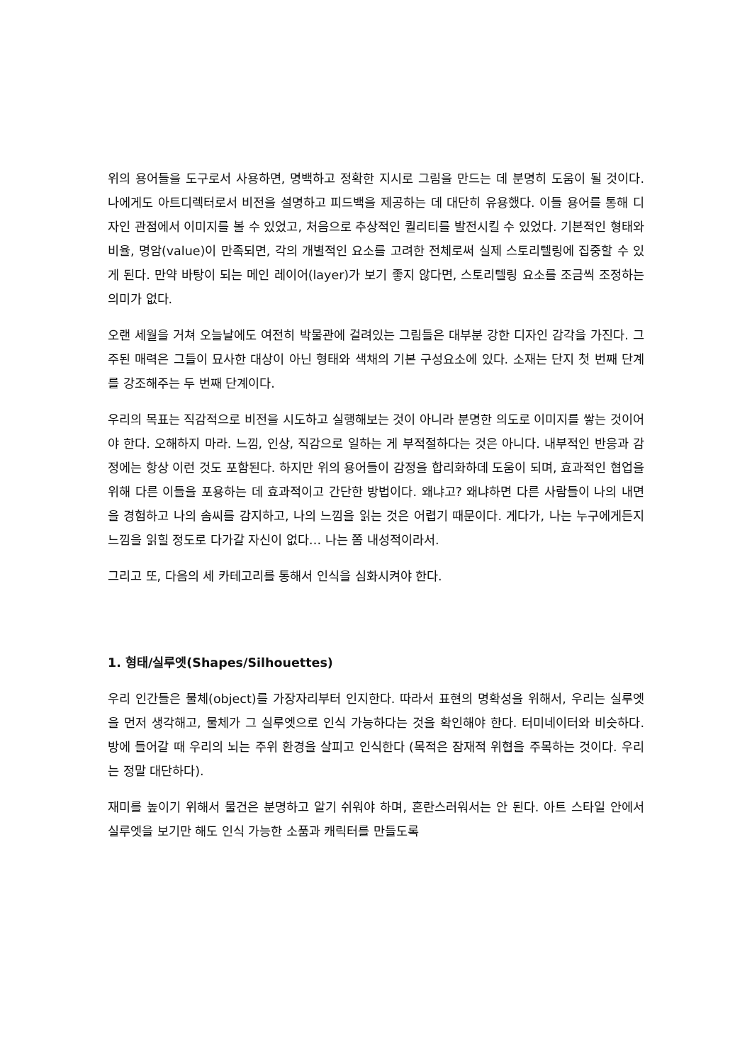위의 용어들을 도구로서 사용하면, 명백하고 정확한 지시로 그림을 만드는 데 분명히 도움이 될 것이다. 나에게도 아트디렉터로서 비전을 설명하고 피드백을 제공하는 데 대단히 유용했다. 이들 용어를 통해 디자인 관점에서 이미지를 볼 수 있었고, 처음으로 추상적인 퀄리티를 발전시킬 수 있었다. 기본적인 형태와 비율, 명암(value)이 만족되면, 각의 개별적인 요소를 고려한 전체로써 실제 스토리텔링에 집중할 수 있게 된다. 만약 바탕이 되는 메인 레이어(layer)가 보기 좋지 않다면, 스토리텔링 요소를 조금씩 조정하는 의미가 없다.
오랜 세월을 거쳐 오늘날에도 여전히 박물관에 걸려있는 그림들은 대부분 강한 디자인 감각을 가진다. 그 주된 매력은 그들이 묘사한 대상이 아닌 형태와 색채의 기본 구성요소에 있다. 소재는 단지 첫 번째 단계를 강조해주는 두 번째 단계이다.
우리의 목표는 직감적으로 비전을 시도하고 실행해보는 것이 아니라 분명한 의도로 이미지를 쌓는 것이어야 한다. 오해하지 마라. 느낌, 인상, 직감으로 일하는 게 부적절하다는 것은 아니다. 내부적인 반응과 감정에는 항상 이런 것도 포함된다. 하지만 위의 용어들이 감정을 합리화하데 도움이 되며, 효과적인 협업을 위해 다른 이들을 포용하는 데 효과적이고 간단한 방법이다. 왜냐고? 왜냐하면 다른 사람들이 나의 내면을 경험하고 나의 솜씨를 감지하고, 나의 느낌을 읽는 것은 어렵기 때문이다. 게다가, 나는 누구에게든지 느낌을 읽힐 정도로 다가갈 자신이 없다… 나는 쫌 내성적이라서.
그리고 또, 다음의 세 카테고리를 통해서 인식을 심화시켜야 한다.
1. 형태/실루엣(Shapes/Silhouettes)
우리 인간들은 물체(object)를 가장자리부터 인지한다. 따라서 표현의 명확성을 위해서, 우리는 실루엣을 먼저 생각해고, 물체가 그 실루엣으로 인식 가능하다는 것을 확인해야 한다. 터미네이터와 비슷하다. 방에 들어갈 때 우리의 뇌는 주위 환경을 살피고 인식한다 (목적은 잠재적 위협을 주목하는 것이다. 우리는 정말 대단하다).
재미를 높이기 위해서 물건은 분명하고 알기 쉬워야 하며, 혼란스러워서는 안 된다. 아트 스타일 안에서 실루엣을 보기만 해도 인식 가능한 소품과 캐릭터를 만들도록